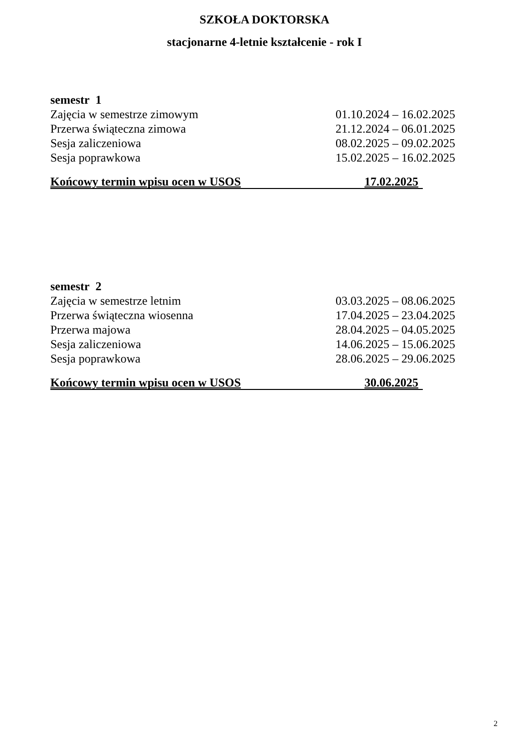SZKOŁA DOKTORSKA
stacjonarne 4-letnie kształcenie - rok I
semestr 1
Zajęcia w semestrze zimowym 01.10.2024 – 16.02.2025
Przerwa świąteczna zimowa 21.12.2024 – 06.01.2025
Sesja zaliczeniowa 08.02.2025 – 09.02.2025
Sesja poprawkowa 15.02.2025 – 16.02.2025
Końcowy termin wpisu ocen w USOS 17.02.2025
semestr 2
Zajęcia w semestrze letnim 03.03.2025 – 08.06.2025
Przerwa świąteczna wiosenna 17.04.2025 – 23.04.2025
Przerwa majowa 28.04.2025 – 04.05.2025
Sesja zaliczeniowa 14.06.2025 – 15.06.2025
Sesja poprawkowa 28.06.2025 – 29.06.2025
Końcowy termin wpisu ocen w USOS 30.06.2025
2